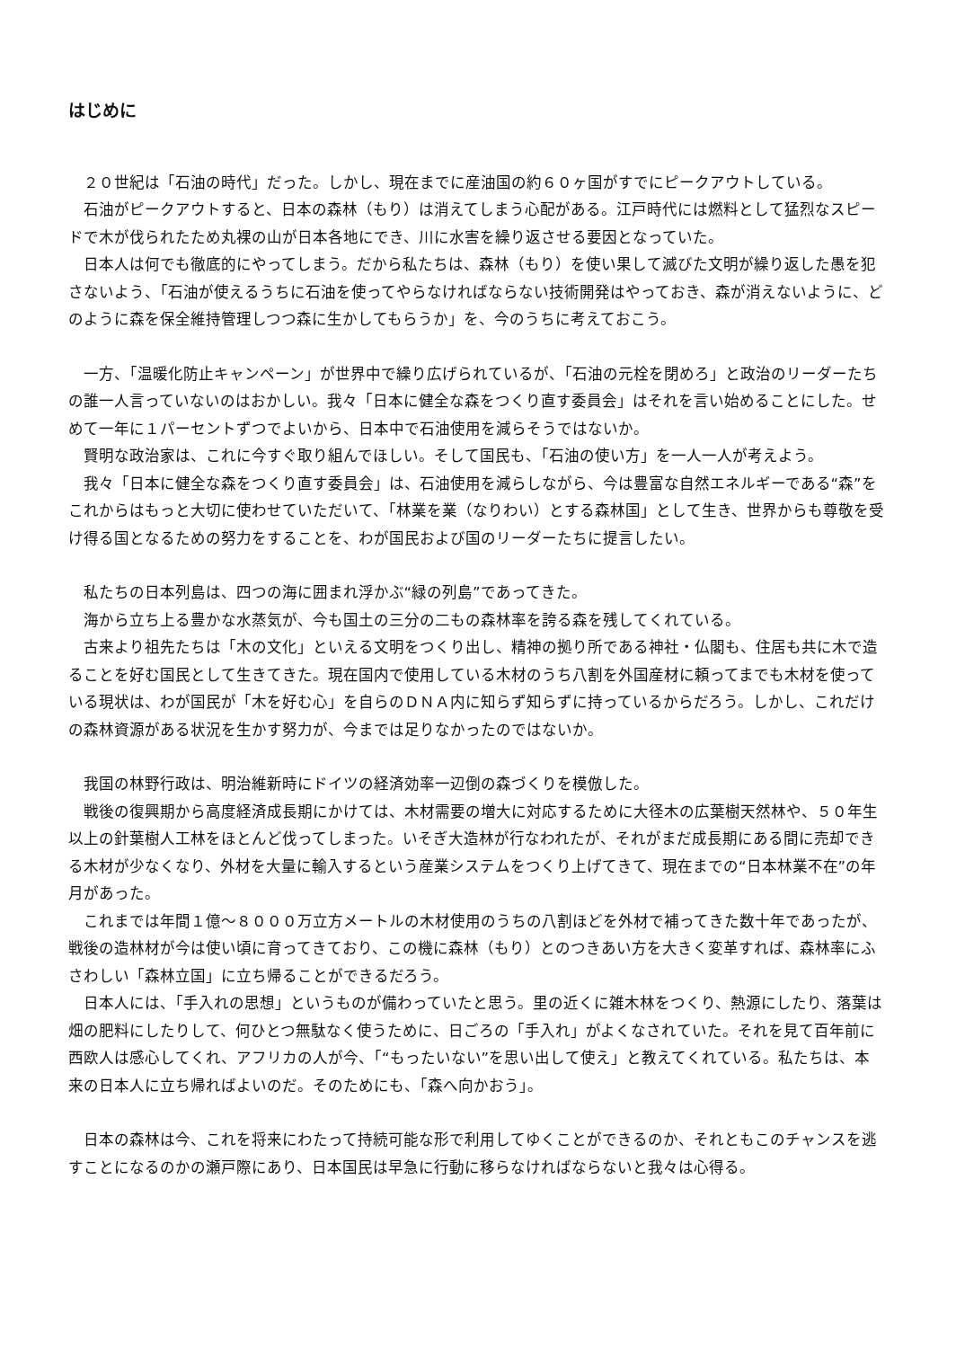はじめに
２０世紀は「石油の時代」だった。しかし、現在までに産油国の約６０ヶ国がすでにピークアウトしている。
石油がピークアウトすると、日本の森林（もり）は消えてしまう心配がある。江戸時代には燃料として猛烈なスピードで木が伐られたため丸裸の山が日本各地にでき、川に水害を繰り返させる要因となっていた。
日本人は何でも徹底的にやってしまう。だから私たちは、森林（もり）を使い果して滅びた文明が繰り返した愚を犯さないよう、「石油が使えるうちに石油を使ってやらなければならない技術開発はやっておき、森が消えないように、どのように森を保全維持管理しつつ森に生かしてもらうか」を、今のうちに考えておこう。
一方、「温暖化防止キャンペーン」が世界中で繰り広げられているが、「石油の元栓を閉めろ」と政治のリーダーたちの誰一人言っていないのはおかしい。我々「日本に健全な森をつくり直す委員会」はそれを言い始めることにした。せめて一年に１パーセントずつでよいから、日本中で石油使用を減らそうではないか。
賢明な政治家は、これに今すぐ取り組んでほしい。そして国民も、「石油の使い方」を一人一人が考えよう。
我々「日本に健全な森をつくり直す委員会」は、石油使用を減らしながら、今は豊富な自然エネルギーである“森”をこれからはもっと大切に使わせていただいて、「林業を業（なりわい）とする森林国」として生き、世界からも尊敬を受け得る国となるための努力をすることを、わが国民および国のリーダーたちに提言したい。
私たちの日本列島は、四つの海に囲まれ浮かぶ“緑の列島”であってきた。
海から立ち上る豊かな水蒸気が、今も国土の三分の二もの森林率を誇る森を残してくれている。
古来より祖先たちは「木の文化」といえる文明をつくり出し、精神の拠り所である神社・仏閣も、住居も共に木で造ることを好む国民として生きてきた。現在国内で使用している木材のうち八割を外国産材に頼ってまでも木材を使っている現状は、わが国民が「木を好む心」を自らのＤＮＡ内に知らず知らずに持っているからだろう。しかし、これだけの森林資源がある状況を生かす努力が、今までは足りなかったのではないか。
我国の林野行政は、明治維新時にドイツの経済効率一辺倒の森づくりを模倣した。
戦後の復興期から高度経済成長期にかけては、木材需要の増大に対応するために大径木の広葉樹天然林や、５０年生以上の針葉樹人工林をほとんど伐ってしまった。いそぎ大造林が行なわれたが、それがまだ成長期にある間に売却できる木材が少なくなり、外材を大量に輸入するという産業システムをつくり上げてきて、現在までの“日本林業不在”の年月があった。
これまでは年間１億～８０００万立方メートルの木材使用のうちの八割ほどを外材で補ってきた数十年であったが、戦後の造林材が今は使い頃に育ってきており、この機に森林（もり）とのつきあい方を大きく変革すれば、森林率にふさわしい「森林立国」に立ち帰ることができるだろう。
日本人には、「手入れの思想」というものが備わっていたと思う。里の近くに雑木林をつくり、熱源にしたり、落葉は畑の肥料にしたりして、何ひとつ無駄なく使うために、日ごろの「手入れ」がよくなされていた。それを見て百年前に西欧人は感心してくれ、アフリカの人が今、「“もったいない”を思い出して使え」と教えてくれている。私たちは、本来の日本人に立ち帰ればよいのだ。そのためにも、「森へ向かおう」。
日本の森林は今、これを将来にわたって持続可能な形で利用してゆくことができるのか、それともこのチャンスを逃すことになるのかの瀬戸際にあり、日本国民は早急に行動に移らなければならないと我々は心得る。